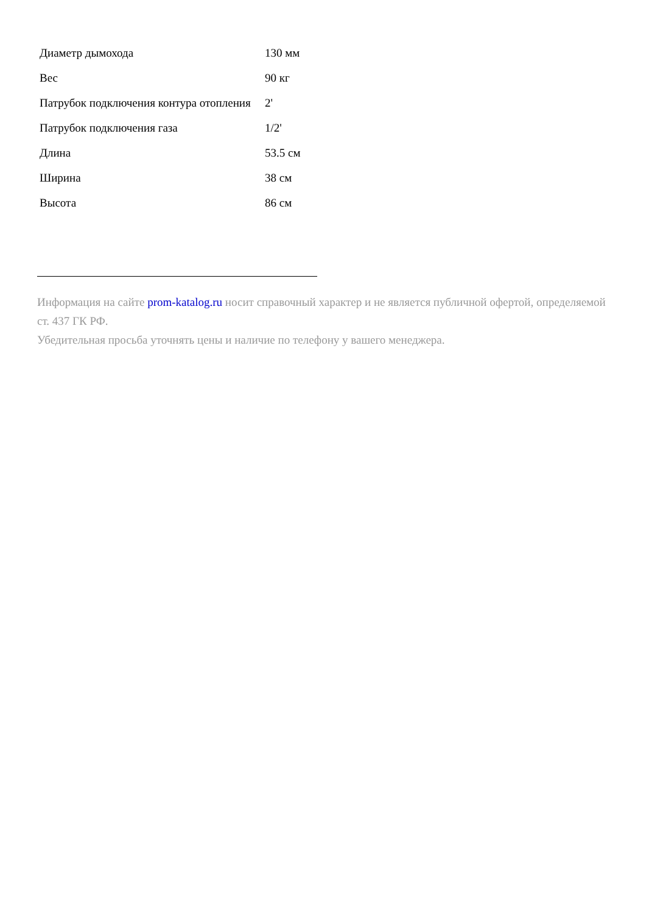| Диаметр дымохода | 130 мм |
| Вес | 90 кг |
| Патрубок подключения контура отопления | 2' |
| Патрубок подключения газа | 1/2' |
| Длина | 53.5 см |
| Ширина | 38 см |
| Высота | 86 см |
Информация на сайте prom-katalog.ru носит справочный характер и не является публичной офертой, определяемой ст. 437 ГК РФ.
Убедительная просьба уточнять цены и наличие по телефону у вашего менеджера.